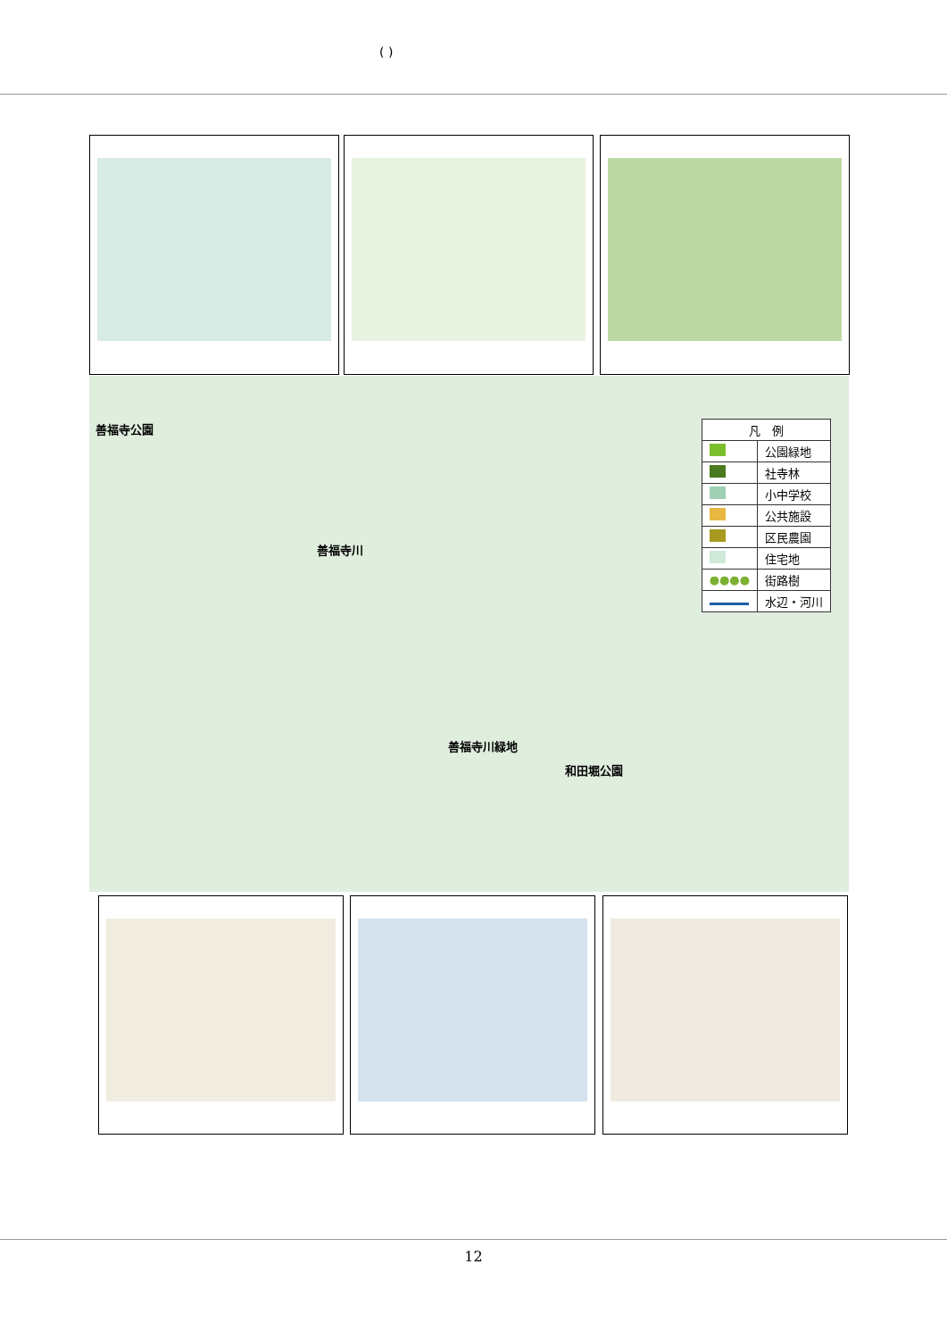( )
善福寺公園
善福寺川
善福寺川緑地
和田堀公園
| 凡 例 | |
| | 公園緑地 |
| | 社寺林 |
| | 小中学校 |
| | 公共施設 |
| | 区民農園 |
| | 住宅地 |
| ●●●● | 街路樹 |
| | 水辺・河川 |
12